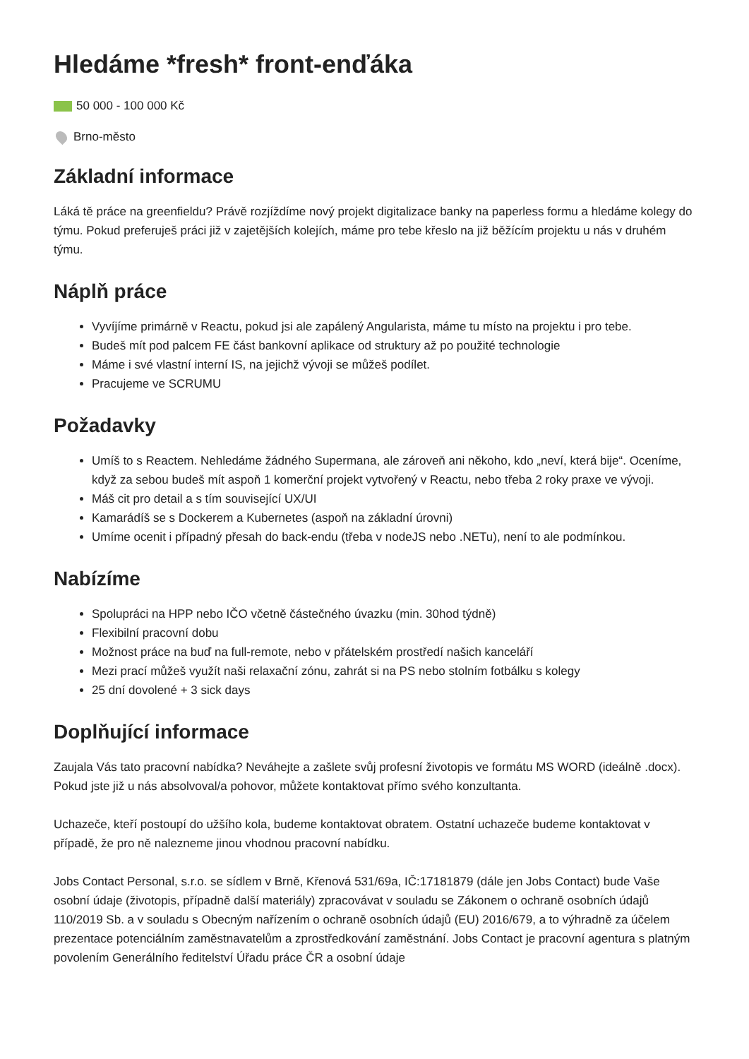Hledáme *fresh* front-enďáka
50 000 - 100 000 Kč
Brno-město
Základní informace
Láká tě práce na greenfieldu? Právě rozjíždíme nový projekt digitalizace banky na paperless formu a hledáme kolegy do týmu. Pokud preferuješ práci již v zajetějších kolejích, máme pro tebe křeslo na již běžícím projektu u nás v druhém týmu.
Náplň práce
Vyvíjíme primárně v Reactu, pokud jsi ale zapálený Angularista, máme tu místo na projektu i pro tebe.
Budeš mít pod palcem FE část bankovní aplikace od struktury až po použité technologie
Máme i své vlastní interní IS, na jejichž vývoji se můžeš podílet.
Pracujeme ve SCRUMU
Požadavky
Umíš to s Reactem. Nehledáme žádného Supermana, ale zároveň ani někoho, kdo „neví, která bije“. Oceníme, když za sebou budeš mít aspoň 1 komerční projekt vytvořený v Reactu, nebo třeba 2 roky praxe ve vývoji.
Máš cit pro detail a s tím související UX/UI
Kamarádíš se s Dockerem a Kubernetes (aspoň na základní úrovni)
Umíme ocenit i případný přesah do back-endu (třeba v nodeJS nebo .NETu), není to ale podmínkou.
Nabízíme
Spolupráci na HPP nebo IČO včetně částečného úvazku (min. 30hod týdně)
Flexibilní pracovní dobu
Možnost práce na buď na full-remote, nebo v přátelském prostředí našich kanceláří
Mezi prací můžeš využít naši relaxační zónu, zahrát si na PS nebo stolním fotbálku s kolegy
25 dní dovolené + 3 sick days
Doplňující informace
Zaujala Vás tato pracovní nabídka? Neváhejte a zašlete svůj profesní životopis ve formátu MS WORD (ideálně .docx). Pokud jste již u nás absolvoval/a pohovor, můžete kontaktovat přímo svého konzultanta.
Uchazeče, kteří postoupí do užšího kola, budeme kontaktovat obratem. Ostatní uchazeče budeme kontaktovat v případě, že pro ně nalezneme jinou vhodnou pracovní nabídku.
Jobs Contact Personal, s.r.o. se sídlem v Brně, Křenová 531/69a, IČ:17181879 (dále jen Jobs Contact) bude Vaše osobní údaje (životopis, případně další materiály) zpracovávat v souladu se Zákonem o ochraně osobních údajů 110/2019 Sb. a v souladu s Obecným nařízením o ochraně osobních údajů (EU) 2016/679, a to výhradně za účelem prezentace potenciálním zaměstnavatelům a zprostředkování zaměstnání. Jobs Contact je pracovní agentura s platným povolením Generálního ředitelství Úřadu práce ČR a osobní údaje